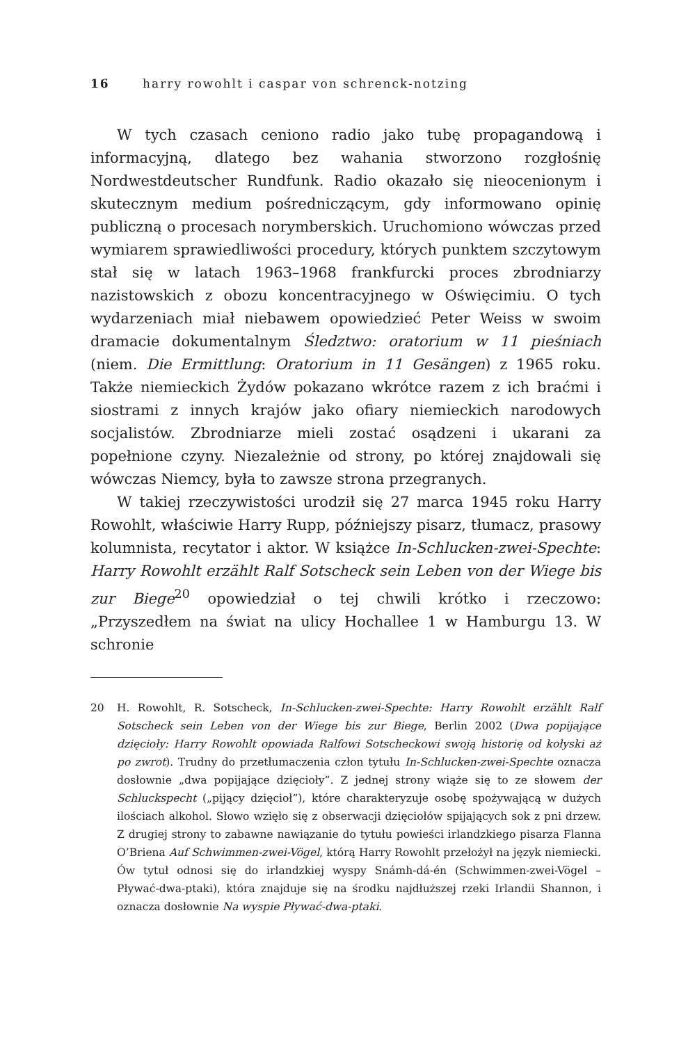16 harry rowohlt i caspar von schrenck-notzing
W tych czasach ceniono radio jako tubę propagandową i informacyjną, dlatego bez wahania stworzono rozgłośnię Nordwestdeutscher Rundfunk. Radio okazało się nieocenionym i skutecznym medium pośredniczącym, gdy informowano opinię publiczną o procesach norymberskich. Uruchomiono wówczas przed wymiarem sprawiedliwości procedury, których punktem szczytowym stał się w latach 1963–1968 frankfurcki proces zbrodniarzy nazistowskich z obozu koncentracyjnego w Oświęcimiu. O tych wydarzeniach miał niebawem opowiedzieć Peter Weiss w swoim dramacie dokumentalnym Śledztwo: oratorium w 11 pieśniach (niem. Die Ermittlung: Oratorium in 11 Gesängen) z 1965 roku. Także niemieckich Żydów pokazano wkrótce razem z ich braćmi i siostrami z innych krajów jako ofiary niemieckich narodowych socjalistów. Zbrodniarze mieli zostać osądzeni i ukarani za popełnione czyny. Niezależnie od strony, po której znajdowali się wówczas Niemcy, była to zawsze strona przegranych.
W takiej rzeczywistości urodził się 27 marca 1945 roku Harry Rowohlt, właściwie Harry Rupp, późniejszy pisarz, tłumacz, prasowy kolumnista, recytator i aktor. W książce In-Schlucken-zwei-Spechte: Harry Rowohlt erzählt Ralf Sotscheck sein Leben von der Wiege bis zur Biege<sup>20</sup> opowiedział o tej chwili krótko i rzeczowo: „Przyszedłem na świat na ulicy Hochallee 1 w Hamburgu 13. W schronie
20 H. Rowohlt, R. Sotscheck, In-Schlucken-zwei-Spechte: Harry Rowohlt erzählt Ralf Sotscheck sein Leben von der Wiege bis zur Biege, Berlin 2002 (Dwa popijające dzięcioły: Harry Rowohlt opowiada Ralfowi Sotscheckowi swoją historię od kołyski aż po zwrot). Trudny do przetłumaczenia człon tytułu In-Schlucken-zwei-Spechte oznacza dosłownie „dwa popijające dzięcioły”. Z jednej strony wiąże się to ze słowem der Schluckspecht („pijący dzięcioł”), które charakteryzuje osobę spożywającą w dużych ilościach alkohol. Słowo wzięło się z obserwacji dzięciołów spijających sok z pni drzew. Z drugiej strony to zabawne nawiązanie do tytułu powieści irlandzkiego pisarza Flanna O’Briena Auf Schwimmen-zwei-Vögel, którą Harry Rowohlt przełożył na język niemiecki. Ów tytuł odnosi się do irlandzkiej wyspy Snámh-dá-én (Schwimmen-zwei-Vögel – Pływać-dwa-ptaki), która znajduje się na środku najdłuższej rzeki Irlandii Shannon, i oznacza dosłownie Na wyspie Pływać-dwa-ptaki.